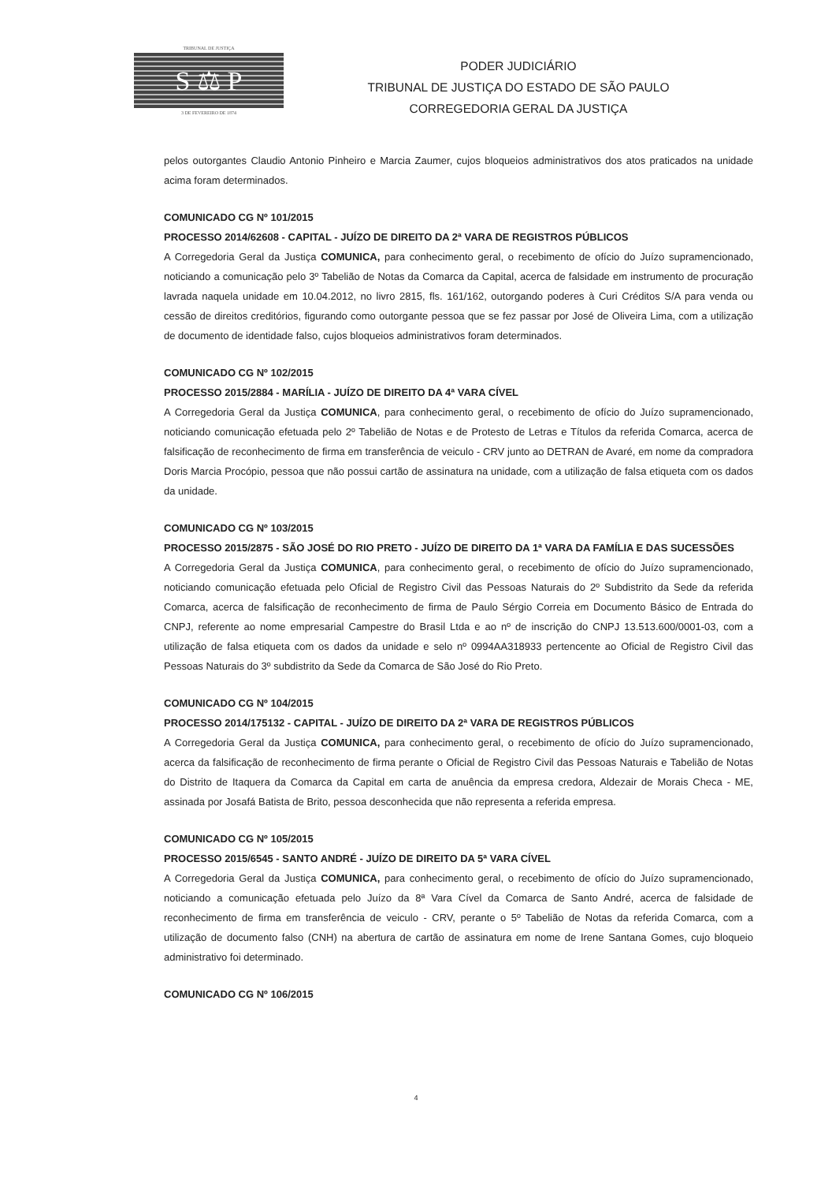TRIBUNAL DE JUSTIÇA
S ⚖ P
3 DE FEVEREIRO DE 1874
PODER JUDICIÁRIO
TRIBUNAL DE JUSTIÇA DO ESTADO DE SÃO PAULO
CORREGEDORIA GERAL DA JUSTIÇA
pelos outorgantes Claudio Antonio Pinheiro e Marcia Zaumer, cujos bloqueios administrativos dos atos praticados na unidade acima foram determinados.
COMUNICADO CG Nº 101/2015
PROCESSO 2014/62608 - CAPITAL - JUÍZO DE DIREITO DA 2ª VARA DE REGISTROS PÚBLICOS
A Corregedoria Geral da Justiça COMUNICA, para conhecimento geral, o recebimento de ofício do Juízo supramencionado, noticiando a comunicação pelo 3º Tabelião de Notas da Comarca da Capital, acerca de falsidade em instrumento de procuração lavrada naquela unidade em 10.04.2012, no livro 2815, fls. 161/162, outorgando poderes à Curi Créditos S/A para venda ou cessão de direitos creditórios, figurando como outorgante pessoa que se fez passar por José de Oliveira Lima, com a utilização de documento de identidade falso, cujos bloqueios administrativos foram determinados.
COMUNICADO CG Nº 102/2015
PROCESSO 2015/2884 - MARÍLIA - JUÍZO DE DIREITO DA 4ª VARA CÍVEL
A Corregedoria Geral da Justiça COMUNICA, para conhecimento geral, o recebimento de ofício do Juízo supramencionado, noticiando comunicação efetuada pelo 2º Tabelião de Notas e de Protesto de Letras e Títulos da referida Comarca, acerca de falsificação de reconhecimento de firma em transferência de veiculo - CRV junto ao DETRAN de Avaré, em nome da compradora Doris Marcia Procópio, pessoa que não possui cartão de assinatura na unidade, com a utilização de falsa etiqueta com os dados da unidade.
COMUNICADO CG Nº 103/2015
PROCESSO 2015/2875 - SÃO JOSÉ DO RIO PRETO - JUÍZO DE DIREITO DA 1ª VARA DA FAMÍLIA E DAS SUCESSÕES
A Corregedoria Geral da Justiça COMUNICA, para conhecimento geral, o recebimento de ofício do Juízo supramencionado, noticiando comunicação efetuada pelo Oficial de Registro Civil das Pessoas Naturais do 2º Subdistrito da Sede da referida Comarca, acerca de falsificação de reconhecimento de firma de Paulo Sérgio Correia em Documento Básico de Entrada do CNPJ, referente ao nome empresarial Campestre do Brasil Ltda e ao nº de inscrição do CNPJ 13.513.600/0001-03, com a utilização de falsa etiqueta com os dados da unidade e selo nº 0994AA318933 pertencente ao Oficial de Registro Civil das Pessoas Naturais do 3º subdistrito da Sede da Comarca de São José do Rio Preto.
COMUNICADO CG Nº 104/2015
PROCESSO 2014/175132 - CAPITAL - JUÍZO DE DIREITO DA 2ª VARA DE REGISTROS PÚBLICOS
A Corregedoria Geral da Justiça COMUNICA, para conhecimento geral, o recebimento de ofício do Juízo supramencionado, acerca da falsificação de reconhecimento de firma perante o Oficial de Registro Civil das Pessoas Naturais e Tabelião de Notas do Distrito de Itaquera da Comarca da Capital em carta de anuência da empresa credora, Aldezair de Morais Checa - ME, assinada por Josafá Batista de Brito, pessoa desconhecida que não representa a referida empresa.
COMUNICADO CG Nº 105/2015
PROCESSO 2015/6545 - SANTO ANDRÉ - JUÍZO DE DIREITO DA 5ª VARA CÍVEL
A Corregedoria Geral da Justiça COMUNICA, para conhecimento geral, o recebimento de ofício do Juízo supramencionado, noticiando a comunicação efetuada pelo Juízo da 8ª Vara Cível da Comarca de Santo André, acerca de falsidade de reconhecimento de firma em transferência de veiculo - CRV, perante o 5º Tabelião de Notas da referida Comarca, com a utilização de documento falso (CNH) na abertura de cartão de assinatura em nome de Irene Santana Gomes, cujo bloqueio administrativo foi determinado.
COMUNICADO CG Nº 106/2015
4